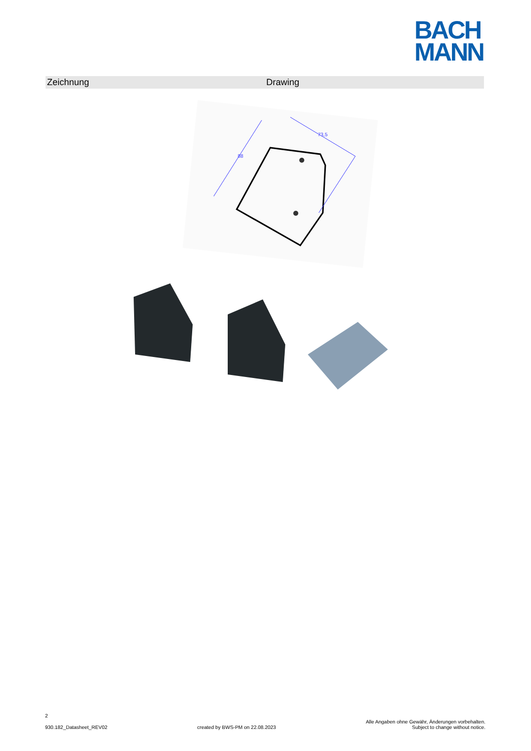BACH
MANN
Zeichnung Drawing
88
73,5
2
930.182_Datasheet_REV02 created by BWS-PM on 22.08.2023 Alle Angaben ohne Gewähr, Änderungen vorbehalten.
Subject to change without notice.